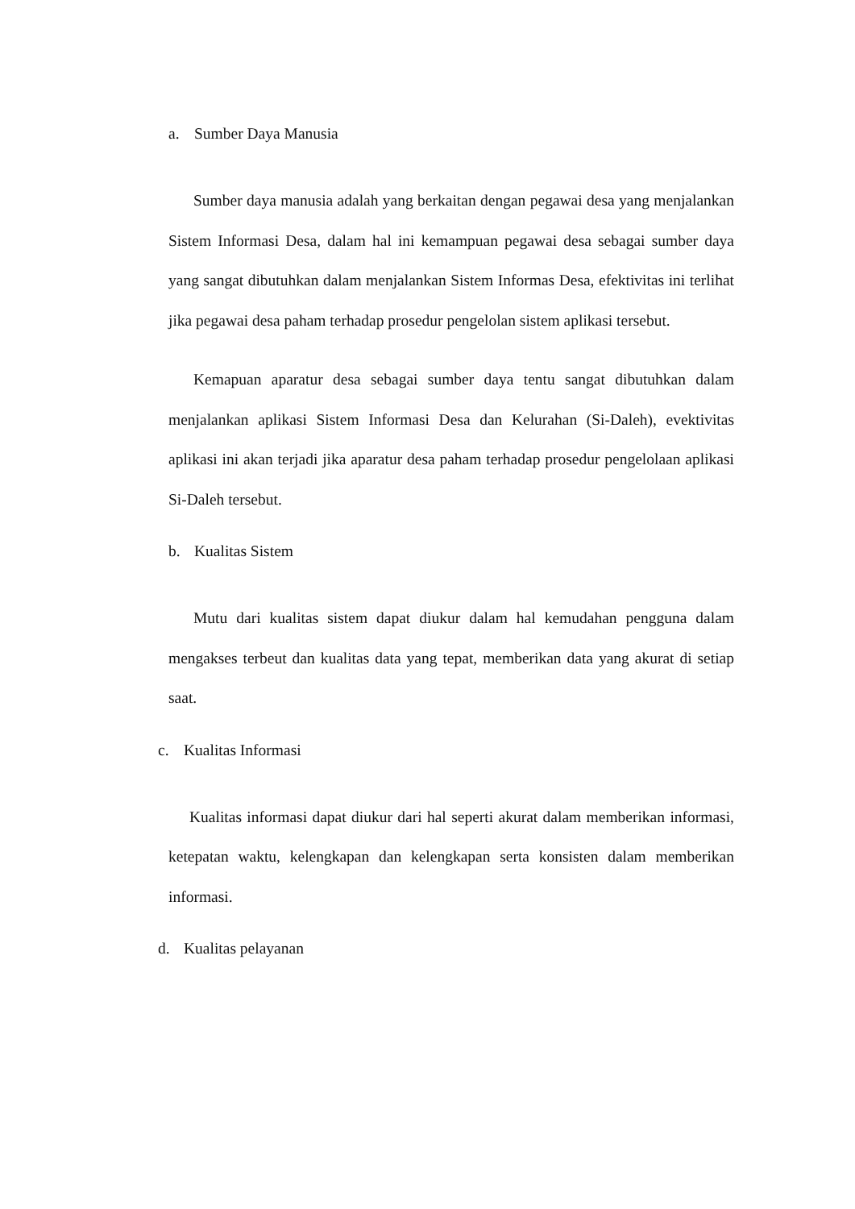a. Sumber Daya Manusia
Sumber daya manusia adalah yang berkaitan dengan pegawai desa yang menjalankan Sistem Informasi Desa, dalam hal ini kemampuan pegawai desa sebagai sumber daya yang sangat dibutuhkan dalam menjalankan Sistem Informas Desa, efektivitas ini terlihat jika pegawai desa paham terhadap prosedur pengelolan sistem aplikasi tersebut.
Kemapuan aparatur desa sebagai sumber daya tentu sangat dibutuhkan dalam menjalankan aplikasi Sistem Informasi Desa dan Kelurahan (Si-Daleh), evektivitas aplikasi ini akan terjadi jika aparatur desa paham terhadap prosedur pengelolaan aplikasi Si-Daleh tersebut.
b. Kualitas Sistem
Mutu dari kualitas sistem dapat diukur dalam hal kemudahan pengguna dalam mengakses terbeut dan kualitas data yang tepat, memberikan data yang akurat di setiap saat.
c. Kualitas Informasi
Kualitas informasi dapat diukur dari hal seperti akurat dalam memberikan informasi, ketepatan waktu, kelengkapan dan kelengkapan serta konsisten dalam memberikan informasi.
d. Kualitas pelayanan